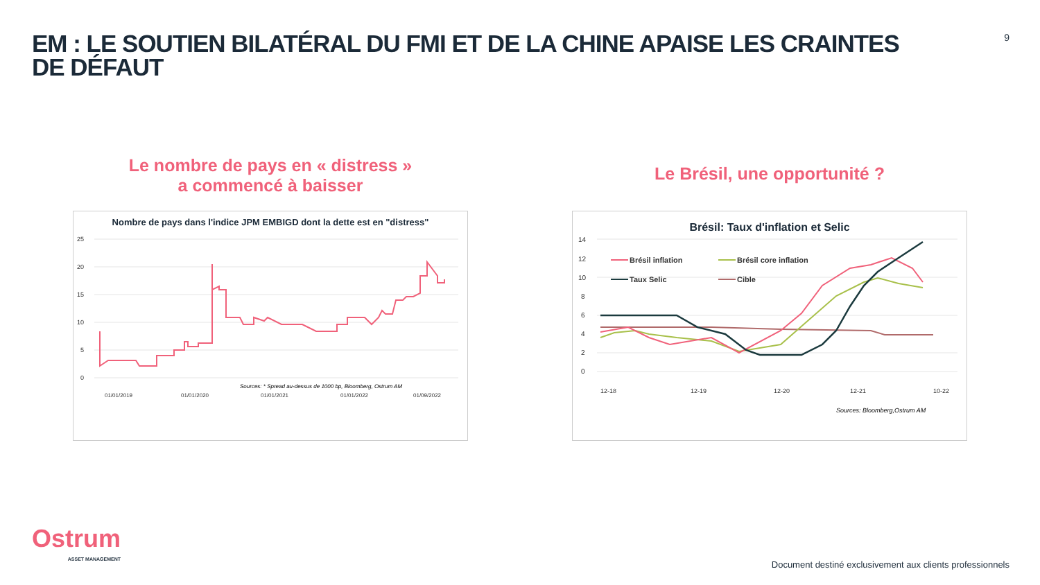EM : LE SOUTIEN BILATÉRAL DU FMI ET DE LA CHINE APAISE LES CRAINTES DE DÉFAUT
9
Le nombre de pays en « distress »
a commencé à baisser
Nombre de pays dans l'indice JPM EMBIGD dont la dette est en "distress"
25
20
15
10
5
0
Sources: * Spread au-dessus de 1000 bp, Bloomberg, Ostrum AM
01/01/2019
01/01/2020
01/01/2021
01/01/2022
01/09/2022
Le Brésil, une opportunité ?
Brésil: Taux d'inflation et Selic
14
12
10
8
6
4
2
0
Brésil inflation
Brésil core inflation
Taux Selic
Cible
12-18
12-19
12-20
12-21
10-22
Sources: Bloomberg,Ostrum AM
Ostrum
ASSET MANAGEMENT
Document destiné exclusivement aux clients professionnels